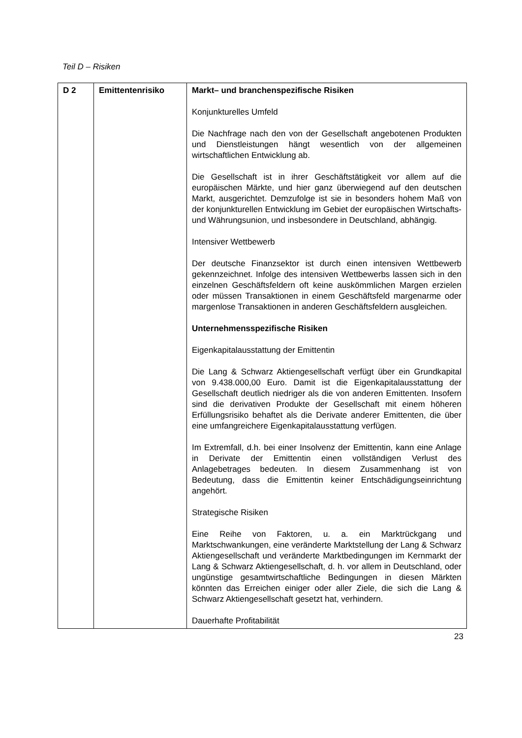Teil D – Risiken
| D 2 | Emittentenrisiko | Markt– und branchenspezifische Risiken Konjunkturelles Umfeld Die Nachfrage nach den von der Gesellschaft angebotenen Produkten und Dienstleistungen hängt wesentlich von der allgemeinen wirtschaftlichen Entwicklung ab. Die Gesellschaft ist in ihrer Geschäftstätigkeit vor allem auf die europäischen Märkte, und hier ganz überwiegend auf den deutschen Markt, ausgerichtet. Demzufolge ist sie in besonders hohem Maß von der konjunkturellen Entwicklung im Gebiet der europäischen Wirtschafts- und Währungsunion, und insbesondere in Deutschland, abhängig. Intensiver Wettbewerb Der deutsche Finanzsektor ist durch einen intensiven Wettbewerb gekennzeichnet. Infolge des intensiven Wettbewerbs lassen sich in den einzelnen Geschäftsfeldern oft keine auskömmlichen Margen erzielen oder müssen Transaktionen in einem Geschäftsfeld margenarme oder margenlose Transaktionen in anderen Geschäftsfeldern ausgleichen. Unternehmensspezifische Risiken Eigenkapitalausstattung der Emittentin Die Lang & Schwarz Aktiengesellschaft verfügt über ein Grundkapital von 9.438.000,00 Euro. Damit ist die Eigenkapitalausstattung der Gesellschaft deutlich niedriger als die von anderen Emittenten. Insofern sind die derivativen Produkte der Gesellschaft mit einem höheren Erfüllungsrisiko behaftet als die Derivate anderer Emittenten, die über eine umfangreichere Eigenkapitalausstattung verfügen. Im Extremfall, d.h. bei einer Insolvenz der Emittentin, kann eine Anlage in Derivate der Emittentin einen vollständigen Verlust des Anlagebetrages bedeuten. In diesem Zusammenhang ist von Bedeutung, dass die Emittentin keiner Entschädigungseinrichtung angehört. Strategische Risiken Eine Reihe von Faktoren, u. a. ein Marktrückgang und Marktschwankungen, eine veränderte Marktstellung der Lang & Schwarz Aktiengesellschaft und veränderte Marktbedingungen im Kernmarkt der Lang & Schwarz Aktiengesellschaft, d. h. vor allem in Deutschland, oder ungünstige gesamtwirtschaftliche Bedingungen in diesen Märkten könnten das Erreichen einiger oder aller Ziele, die sich die Lang & Schwarz Aktiengesellschaft gesetzt hat, verhindern. Dauerhafte Profitabilität |
23